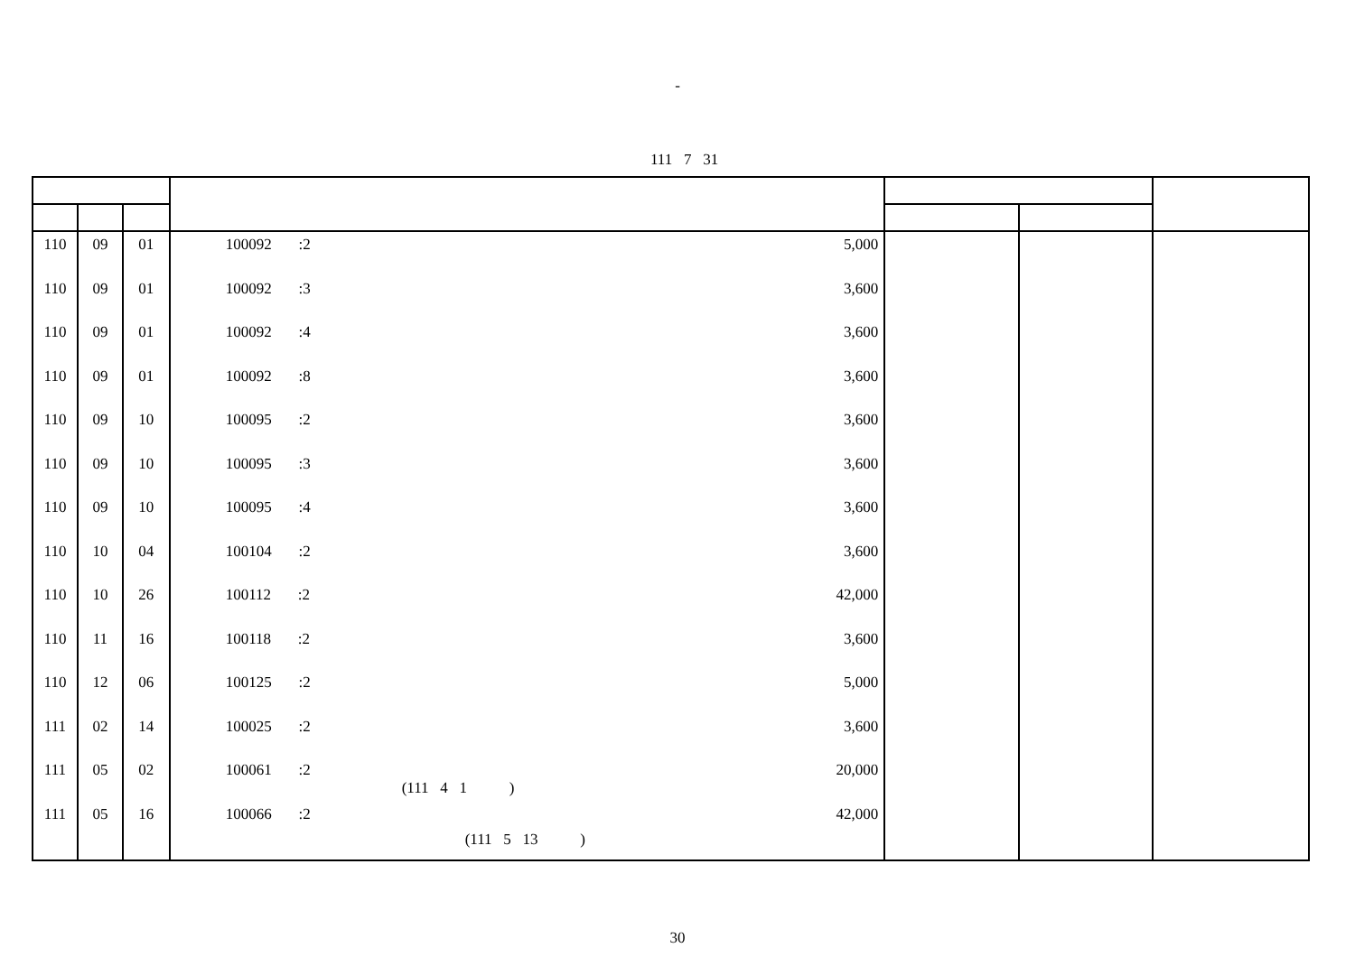-
111 7 31
| 110 | 09 | 01 | 100092 :2 5,000 | | | |
| 110 | 09 | 01 | 100092 :3 3,600 | | | |
| 110 | 09 | 01 | 100092 :4 3,600 | | | |
| 110 | 09 | 01 | 100092 :8 3,600 | | | |
| 110 | 09 | 10 | 100095 :2 3,600 | | | |
| 110 | 09 | 10 | 100095 :3 3,600 | | | |
| 110 | 09 | 10 | 100095 :4 3,600 | | | |
| 110 | 10 | 04 | 100104 :2 3,600 | | | |
| 110 | 10 | 26 | 100112 :2 42,000 | | | |
| 110 | 11 | 16 | 100118 :2 3,600 | | | |
| 110 | 12 | 06 | 100125 :2 5,000 | | | |
| 111 | 02 | 14 | 100025 :2 3,600 | | | |
| 111 | 05 | 02 | 100061 :2 20,000 (111 4 1 ) | | | |
| 111 | 05 | 16 | 100066 :2 42,000 (111 5 13 ) | | | |
30